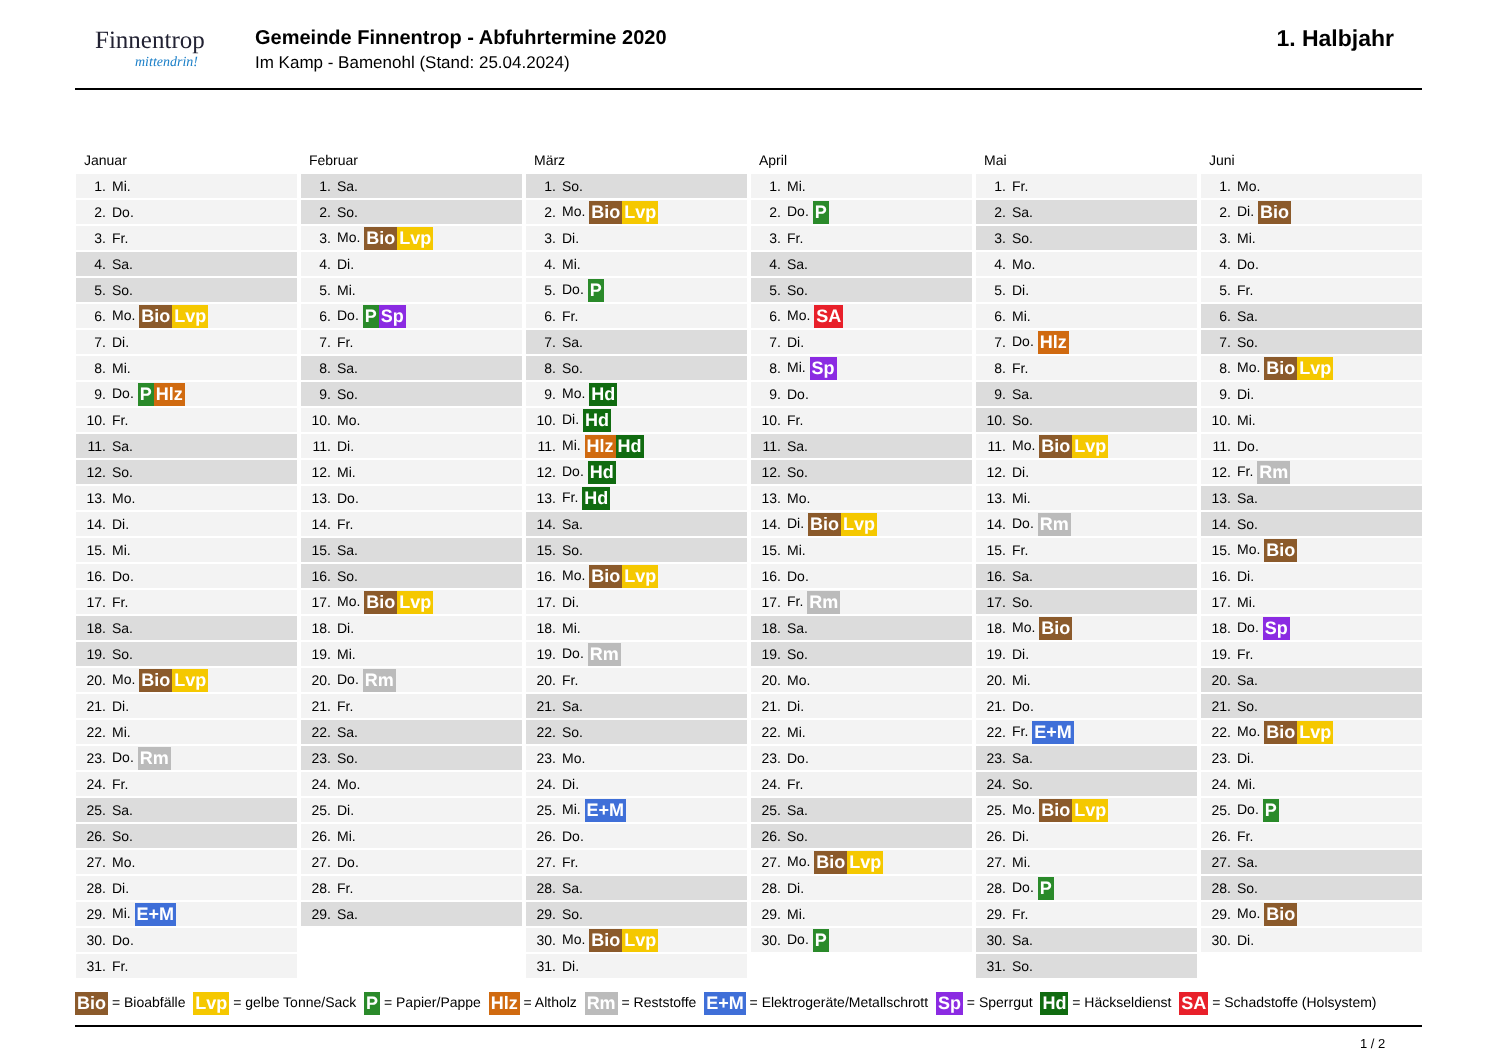Finnentrop
mittendrin!
Gemeinde Finnentrop - Abfuhrtermine 2020
Im Kamp - Bamenohl (Stand: 25.04.2024)
1. Halbjahr
Januar
| 1. | Mi. |
| 2. | Do. |
| 3. | Fr. |
| 4. | Sa. |
| 5. | So. |
| 6. | Mo. Bio Lvp |
| 7. | Di. |
| 8. | Mi. |
| 9. | Do. P Hlz |
| 10. | Fr. |
| 11. | Sa. |
| 12. | So. |
| 13. | Mo. |
| 14. | Di. |
| 15. | Mi. |
| 16. | Do. |
| 17. | Fr. |
| 18. | Sa. |
| 19. | So. |
| 20. | Mo. Bio Lvp |
| 21. | Di. |
| 22. | Mi. |
| 23. | Do. Rm |
| 24. | Fr. |
| 25. | Sa. |
| 26. | So. |
| 27. | Mo. |
| 28. | Di. |
| 29. | Mi. E+M |
| 30. | Do. |
| 31. | Fr. |
Februar
| 1. | Sa. |
| 2. | So. |
| 3. | Mo. Bio Lvp |
| 4. | Di. |
| 5. | Mi. |
| 6. | Do. P Sp |
| 7. | Fr. |
| 8. | Sa. |
| 9. | So. |
| 10. | Mo. |
| 11. | Di. |
| 12. | Mi. |
| 13. | Do. |
| 14. | Fr. |
| 15. | Sa. |
| 16. | So. |
| 17. | Mo. Bio Lvp |
| 18. | Di. |
| 19. | Mi. |
| 20. | Do. Rm |
| 21. | Fr. |
| 22. | Sa. |
| 23. | So. |
| 24. | Mo. |
| 25. | Di. |
| 26. | Mi. |
| 27. | Do. |
| 28. | Fr. |
| 29. | Sa. |
März
| 1. | So. |
| 2. | Mo. Bio Lvp |
| 3. | Di. |
| 4. | Mi. |
| 5. | Do. P |
| 6. | Fr. |
| 7. | Sa. |
| 8. | So. |
| 9. | Mo. Hd |
| 10. | Di. Hd |
| 11. | Mi. Hlz Hd |
| 12. | Do. Hd |
| 13. | Fr. Hd |
| 14. | Sa. |
| 15. | So. |
| 16. | Mo. Bio Lvp |
| 17. | Di. |
| 18. | Mi. |
| 19. | Do. Rm |
| 20. | Fr. |
| 21. | Sa. |
| 22. | So. |
| 23. | Mo. |
| 24. | Di. |
| 25. | Mi. E+M |
| 26. | Do. |
| 27. | Fr. |
| 28. | Sa. |
| 29. | So. |
| 30. | Mo. Bio Lvp |
| 31. | Di. |
April
| 1. | Mi. |
| 2. | Do. P |
| 3. | Fr. |
| 4. | Sa. |
| 5. | So. |
| 6. | Mo. SA |
| 7. | Di. |
| 8. | Mi. Sp |
| 9. | Do. |
| 10. | Fr. |
| 11. | Sa. |
| 12. | So. |
| 13. | Mo. |
| 14. | Di. Bio Lvp |
| 15. | Mi. |
| 16. | Do. |
| 17. | Fr. Rm |
| 18. | Sa. |
| 19. | So. |
| 20. | Mo. |
| 21. | Di. |
| 22. | Mi. |
| 23. | Do. |
| 24. | Fr. |
| 25. | Sa. |
| 26. | So. |
| 27. | Mo. Bio Lvp |
| 28. | Di. |
| 29. | Mi. |
| 30. | Do. P |
Mai
| 1. | Fr. |
| 2. | Sa. |
| 3. | So. |
| 4. | Mo. |
| 5. | Di. |
| 6. | Mi. |
| 7. | Do. Hlz |
| 8. | Fr. |
| 9. | Sa. |
| 10. | So. |
| 11. | Mo. Bio Lvp |
| 12. | Di. |
| 13. | Mi. |
| 14. | Do. Rm |
| 15. | Fr. |
| 16. | Sa. |
| 17. | So. |
| 18. | Mo. Bio |
| 19. | Di. |
| 20. | Mi. |
| 21. | Do. |
| 22. | Fr. E+M |
| 23. | Sa. |
| 24. | So. |
| 25. | Mo. Bio Lvp |
| 26. | Di. |
| 27. | Mi. |
| 28. | Do. P |
| 29. | Fr. |
| 30. | Sa. |
| 31. | So. |
Juni
| 1. | Mo. |
| 2. | Di. Bio |
| 3. | Mi. |
| 4. | Do. |
| 5. | Fr. |
| 6. | Sa. |
| 7. | So. |
| 8. | Mo. Bio Lvp |
| 9. | Di. |
| 10. | Mi. |
| 11. | Do. |
| 12. | Fr. Rm |
| 13. | Sa. |
| 14. | So. |
| 15. | Mo. Bio |
| 16. | Di. |
| 17. | Mi. |
| 18. | Do. Sp |
| 19. | Fr. |
| 20. | Sa. |
| 21. | So. |
| 22. | Mo. Bio Lvp |
| 23. | Di. |
| 24. | Mi. |
| 25. | Do. P |
| 26. | Fr. |
| 27. | Sa. |
| 28. | So. |
| 29. | Mo. Bio |
| 30. | Di. |
Bio = Bioabfälle Lvp = gelbe Tonne/Sack P = Papier/Pappe Hlz = Altholz Rm = Reststoffe E+M = Elektrogeräte/Metallschrott Sp = Sperrgut Hd = Häckseldienst SA = Schadstoffe (Holsystem)
1 / 2